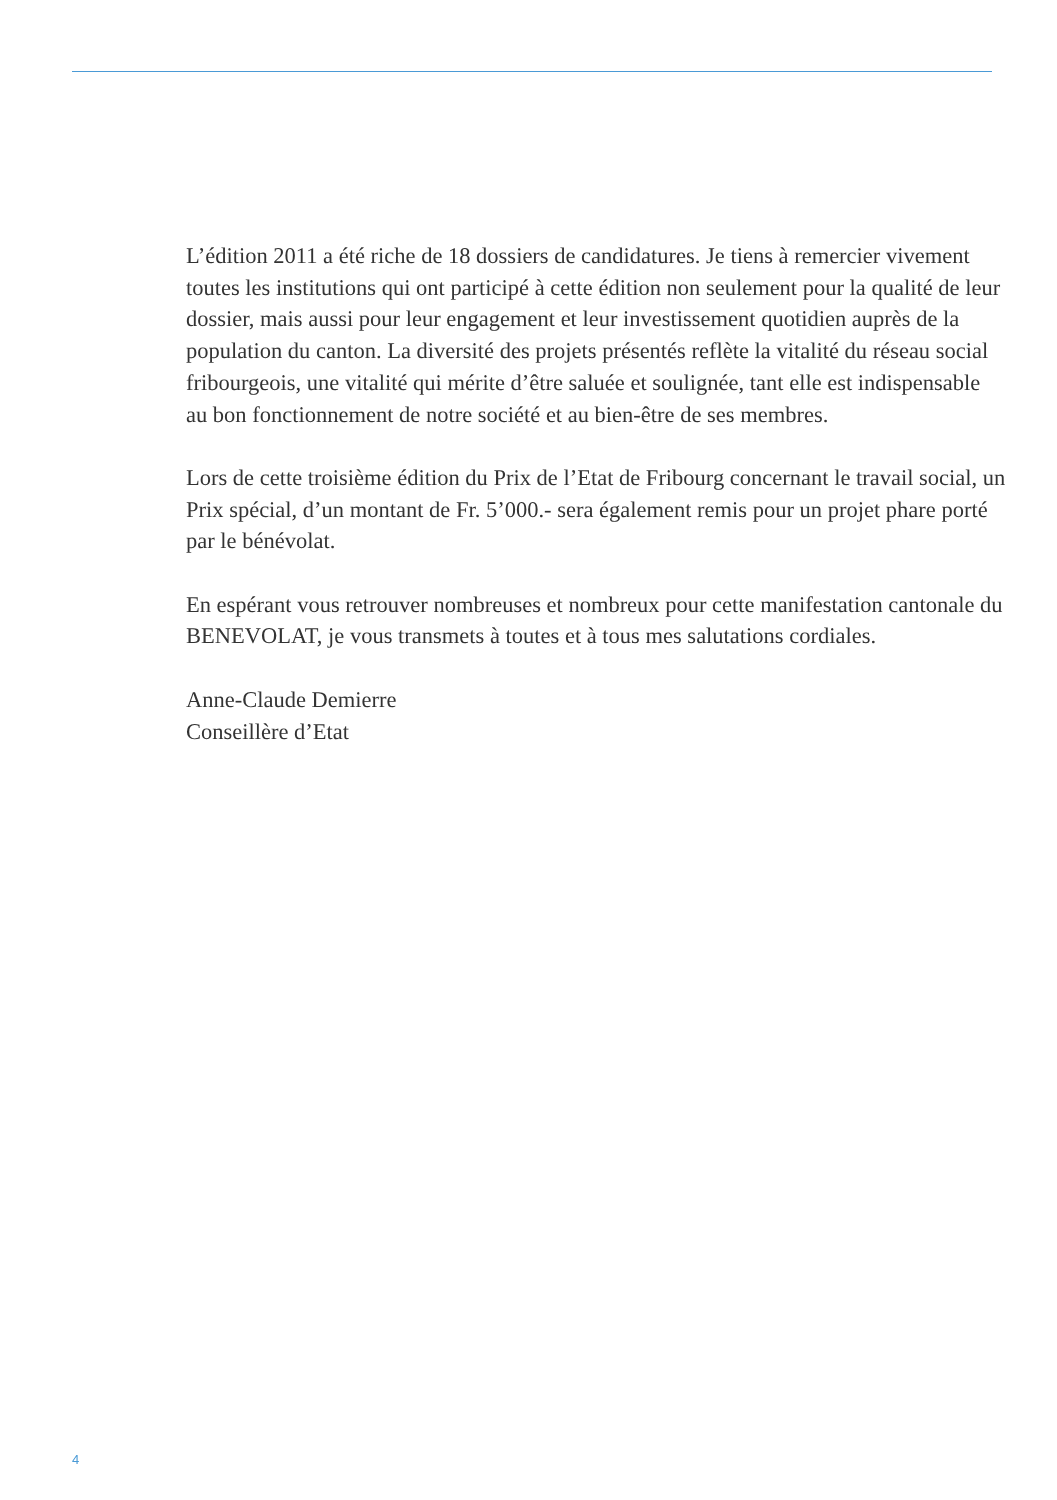L’édition 2011 a été riche de 18 dossiers de candidatures. Je tiens à remercier vivement toutes les institutions qui ont participé à cette édition non seulement pour la qualité de leur dossier, mais aussi pour leur engagement et leur investissement quotidien auprès de la population du canton. La diversité des projets présentés reflète la vitalité du réseau social fribourgeois, une vitalité qui mérite d’être saluée et soulignée, tant elle est indispensable au bon fonctionnement de notre société et au bien-être de ses membres.
Lors de cette troisième édition du Prix de l’Etat de Fribourg concernant le travail social, un Prix spécial, d’un montant de Fr. 5’000.- sera également remis pour un projet phare porté par le bénévolat.
En espérant vous retrouver nombreuses et nombreux pour cette manifestation cantonale du BENEVOLAT, je vous transmets à toutes et à tous mes salutations cordiales.
Anne-Claude Demierre
Conseillère d’Etat
4